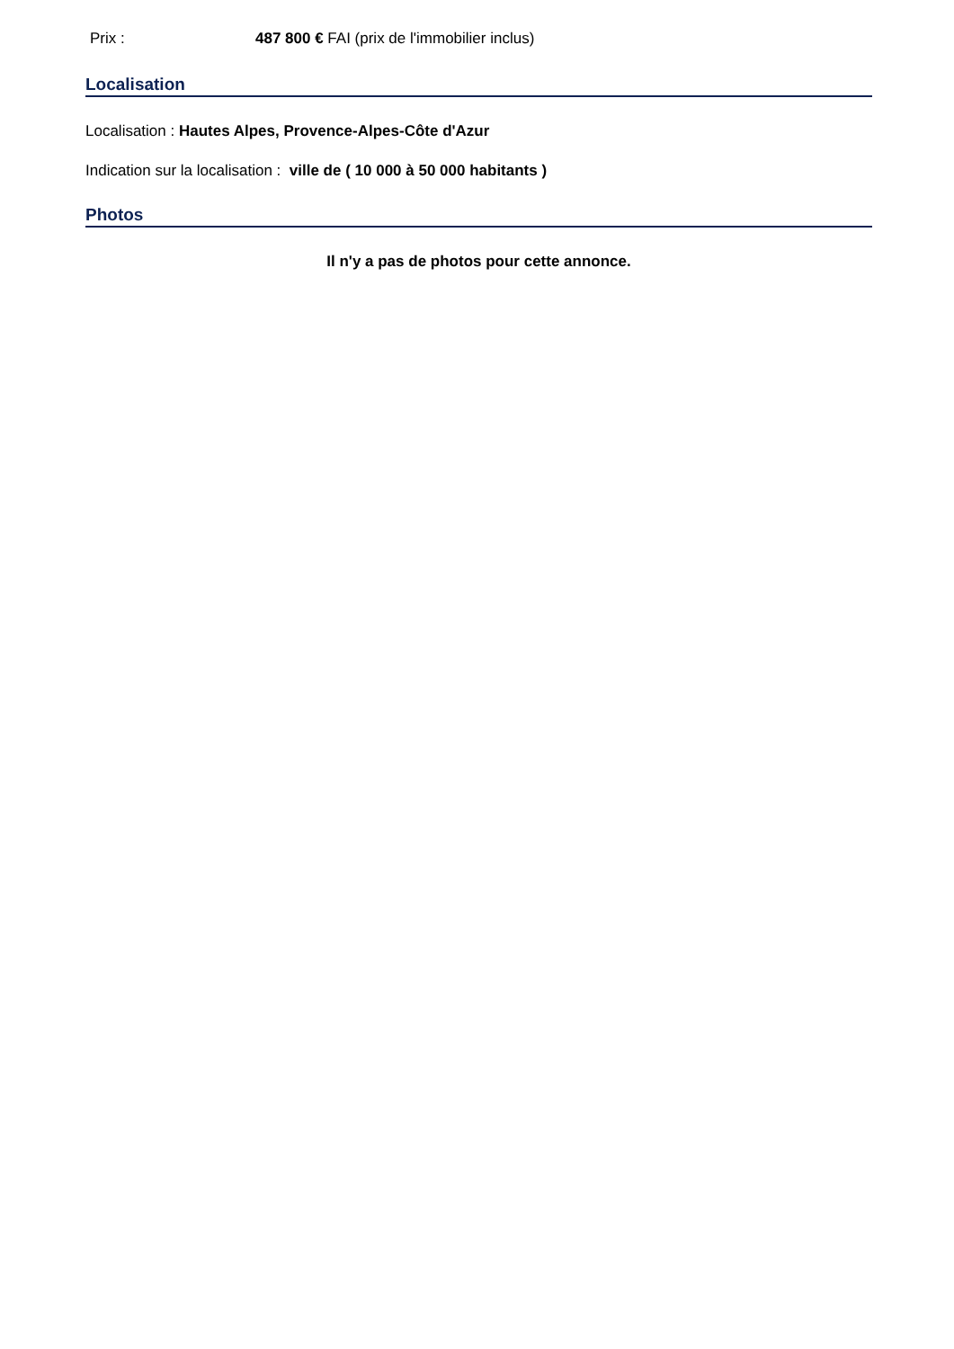Prix : 487 800 € FAI (prix de l'immobilier inclus)
Localisation
Localisation : Hautes Alpes, Provence-Alpes-Côte d'Azur
Indication sur la localisation : ville de ( 10 000 à 50 000 habitants )
Photos
Il n'y a pas de photos pour cette annonce.